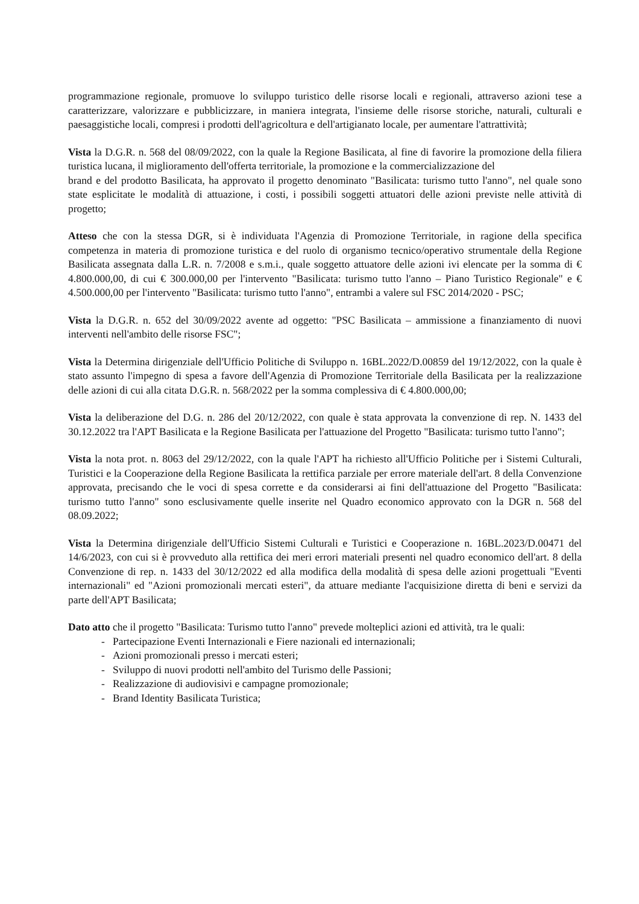programmazione regionale, promuove lo sviluppo turistico delle risorse locali e regionali, attraverso azioni tese a caratterizzare, valorizzare e pubblicizzare, in maniera integrata, l'insieme delle risorse storiche, naturali, culturali e paesaggistiche locali, compresi i prodotti dell'agricoltura e dell'artigianato locale, per aumentare l'attrattività;
Vista la D.G.R. n. 568 del 08/09/2022, con la quale la Regione Basilicata, al fine di favorire la promozione della filiera turistica lucana, il miglioramento dell'offerta territoriale, la promozione e la commercializzazione del
brand e del prodotto Basilicata, ha approvato il progetto denominato "Basilicata: turismo tutto l'anno", nel quale sono state esplicitate le modalità di attuazione, i costi, i possibili soggetti attuatori delle azioni previste nelle attività di progetto;
Atteso che con la stessa DGR, si è individuata l'Agenzia di Promozione Territoriale, in ragione della specifica competenza in materia di promozione turistica e del ruolo di organismo tecnico/operativo strumentale della Regione Basilicata assegnata dalla L.R. n. 7/2008 e s.m.i., quale soggetto attuatore delle azioni ivi elencate per la somma di € 4.800.000,00, di cui € 300.000,00 per l'intervento "Basilicata: turismo tutto l'anno – Piano Turistico Regionale" e € 4.500.000,00 per l'intervento "Basilicata: turismo tutto l'anno", entrambi a valere sul FSC 2014/2020 - PSC;
Vista la D.G.R. n. 652 del 30/09/2022 avente ad oggetto: "PSC Basilicata – ammissione a finanziamento di nuovi interventi nell'ambito delle risorse FSC";
Vista la Determina dirigenziale dell'Ufficio Politiche di Sviluppo n. 16BL.2022/D.00859 del 19/12/2022, con la quale è stato assunto l'impegno di spesa a favore dell'Agenzia di Promozione Territoriale della Basilicata per la realizzazione delle azioni di cui alla citata D.G.R. n. 568/2022 per la somma complessiva di € 4.800.000,00;
Vista la deliberazione del D.G. n. 286 del 20/12/2022, con quale è stata approvata la convenzione di rep. N. 1433 del 30.12.2022 tra l'APT Basilicata e la Regione Basilicata per l'attuazione del Progetto "Basilicata: turismo tutto l'anno";
Vista la nota prot. n. 8063 del 29/12/2022, con la quale l'APT ha richiesto all'Ufficio Politiche per i Sistemi Culturali, Turistici e la Cooperazione della Regione Basilicata la rettifica parziale per errore materiale dell'art. 8 della Convenzione approvata, precisando che le voci di spesa corrette e da considerarsi ai fini dell'attuazione del Progetto "Basilicata: turismo tutto l'anno" sono esclusivamente quelle inserite nel Quadro economico approvato con la DGR n. 568 del 08.09.2022;
Vista la Determina dirigenziale dell'Ufficio Sistemi Culturali e Turistici e Cooperazione n. 16BL.2023/D.00471 del 14/6/2023, con cui si è provveduto alla rettifica dei meri errori materiali presenti nel quadro economico dell'art. 8 della Convenzione di rep. n. 1433 del 30/12/2022 ed alla modifica della modalità di spesa delle azioni progettuali "Eventi internazionali" ed "Azioni promozionali mercati esteri", da attuare mediante l'acquisizione diretta di beni e servizi da parte dell'APT Basilicata;
Dato atto che il progetto "Basilicata: Turismo tutto l'anno" prevede molteplici azioni ed attività, tra le quali:
- Partecipazione Eventi Internazionali e Fiere nazionali ed internazionali;
- Azioni promozionali presso i mercati esteri;
- Sviluppo di nuovi prodotti nell'ambito del Turismo delle Passioni;
- Realizzazione di audiovisivi e campagne promozionale;
- Brand Identity Basilicata Turistica;